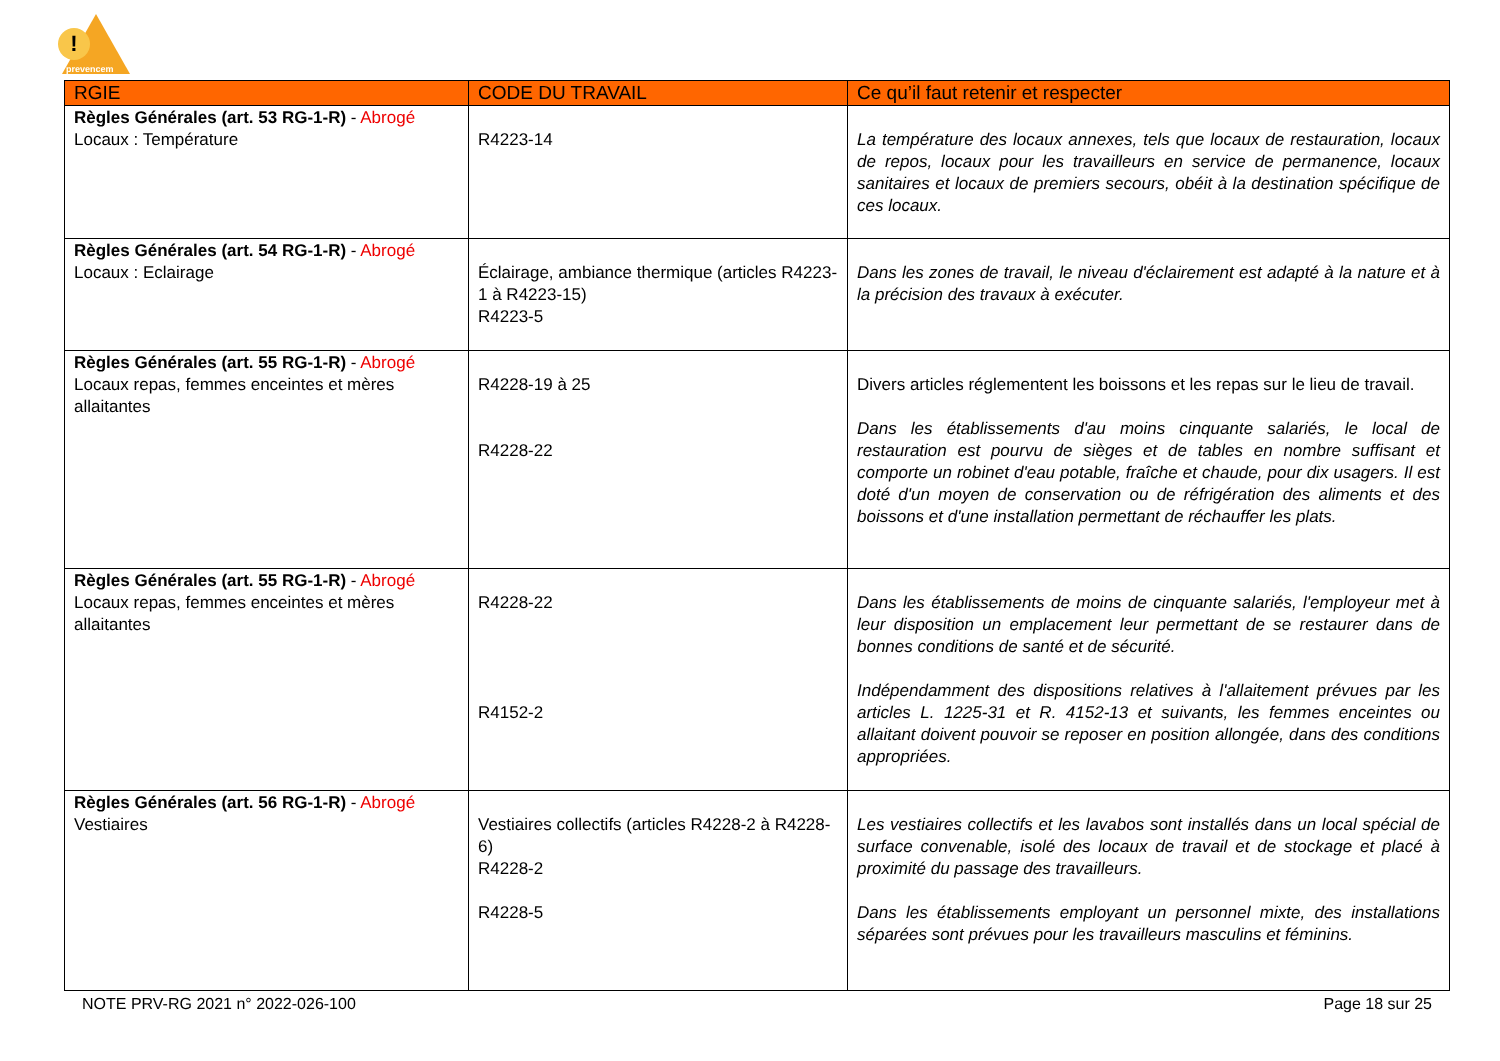!
prevencem
| RGIE | CODE DU TRAVAIL | Ce qu’il faut retenir et respecter |
| --- | --- | --- |
| Règles Générales (art. 53 RG-1-R) - Abrogé Locaux : Température | R4223-14 | La température des locaux annexes, tels que locaux de restauration, locaux de repos, locaux pour les travailleurs en service de permanence, locaux sanitaires et locaux de premiers secours, obéit à la destination spécifique de ces locaux. |
| Règles Générales (art. 54 RG-1-R) - Abrogé Locaux : Eclairage | Éclairage, ambiance thermique (articles R4223-1 à R4223-15) R4223-5 | Dans les zones de travail, le niveau d'éclairement est adapté à la nature et à la précision des travaux à exécuter. |
| Règles Générales (art. 55 RG-1-R) - Abrogé Locaux repas, femmes enceintes et mères allaitantes | R4228‑19 à 25 R4228-22 | Divers articles réglementent les boissons et les repas sur le lieu de travail. Dans les établissements d'au moins cinquante salariés, le local de restauration est pourvu de sièges et de tables en nombre suffisant et comporte un robinet d'eau potable, fraîche et chaude, pour dix usagers. Il est doté d'un moyen de conservation ou de réfrigération des aliments et des boissons et d'une installation permettant de réchauffer les plats. |
| Règles Générales (art. 55 RG-1-R) - Abrogé Locaux repas, femmes enceintes et mères allaitantes | R4228-22 R4152-2 | Dans les établissements de moins de cinquante salariés, l'employeur met à leur disposition un emplacement leur permettant de se restaurer dans de bonnes conditions de santé et de sécurité. Indépendamment des dispositions relatives à l'allaitement prévues par les articles L. 1225-31 et R. 4152-13 et suivants, les femmes enceintes ou allaitant doivent pouvoir se reposer en position allongée, dans des conditions appropriées. |
| Règles Générales (art. 56 RG-1-R) - Abrogé Vestiaires | Vestiaires collectifs (articles R4228-2 à R4228-6) R4228-2 R4228-5 | Les vestiaires collectifs et les lavabos sont installés dans un local spécial de surface convenable, isolé des locaux de travail et de stockage et placé à proximité du passage des travailleurs. Dans les établissements employant un personnel mixte, des installations séparées sont prévues pour les travailleurs masculins et féminins. |
NOTE PRV-RG 2021 n° 2022-026-100 Page 18 sur 25